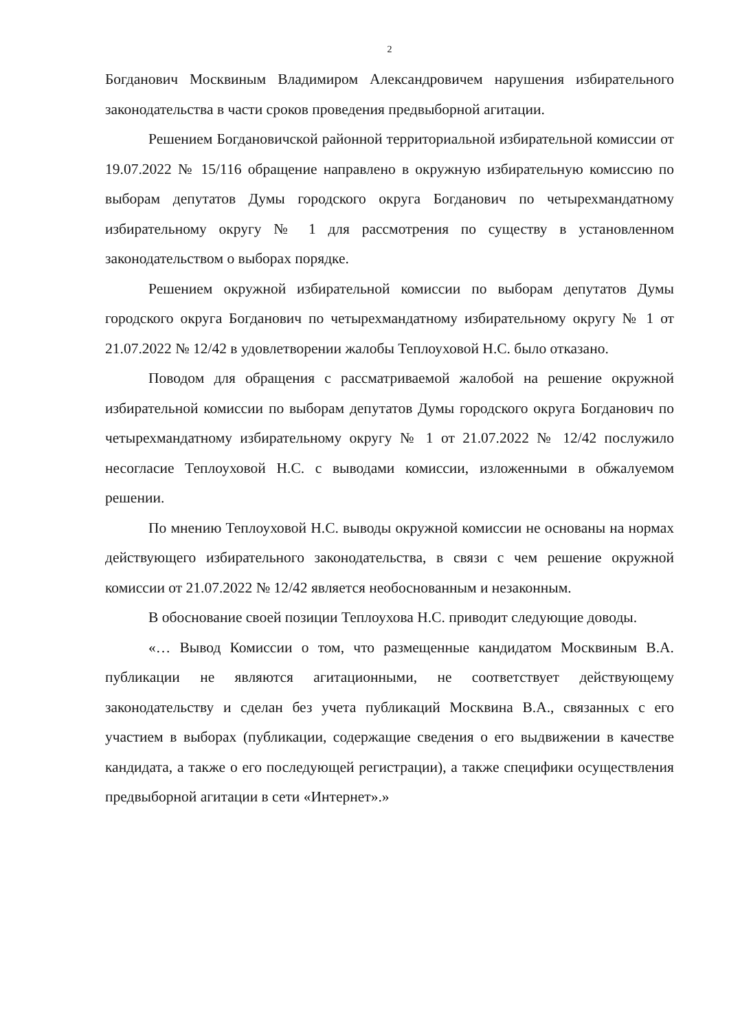2
Богданович Москвиным Владимиром Александровичем нарушения избирательного законодательства в части сроков проведения предвыборной агитации.
Решением Богдановичской районной территориальной избирательной комиссии от 19.07.2022 № 15/116 обращение направлено в окружную избирательную комиссию по выборам депутатов Думы городского округа Богданович по четырехмандатному избирательному округу № 1 для рассмотрения по существу в установленном законодательством о выборах порядке.
Решением окружной избирательной комиссии по выборам депутатов Думы городского округа Богданович по четырехмандатному избирательному округу № 1 от 21.07.2022 № 12/42 в удовлетворении жалобы Теплоуховой Н.С. было отказано.
Поводом для обращения с рассматриваемой жалобой на решение окружной избирательной комиссии по выборам депутатов Думы городского округа Богданович по четырехмандатному избирательному округу № 1 от 21.07.2022 № 12/42 послужило несогласие Теплоуховой Н.С. с выводами комиссии, изложенными в обжалуемом решении.
По мнению Теплоуховой Н.С. выводы окружной комиссии не основаны на нормах действующего избирательного законодательства, в связи с чем решение окружной комиссии от 21.07.2022 № 12/42 является необоснованным и незаконным.
В обоснование своей позиции Теплоухова Н.С. приводит следующие доводы.
«… Вывод Комиссии о том, что размещенные кандидатом Москвиным В.А. публикации не являются агитационными, не соответствует действующему законодательству и сделан без учета публикаций Москвина В.А., связанных с его участием в выборах (публикации, содержащие сведения о его выдвижении в качестве кандидата, а также о его последующей регистрации), а также специфики осуществления предвыборной агитации в сети «Интернет».»